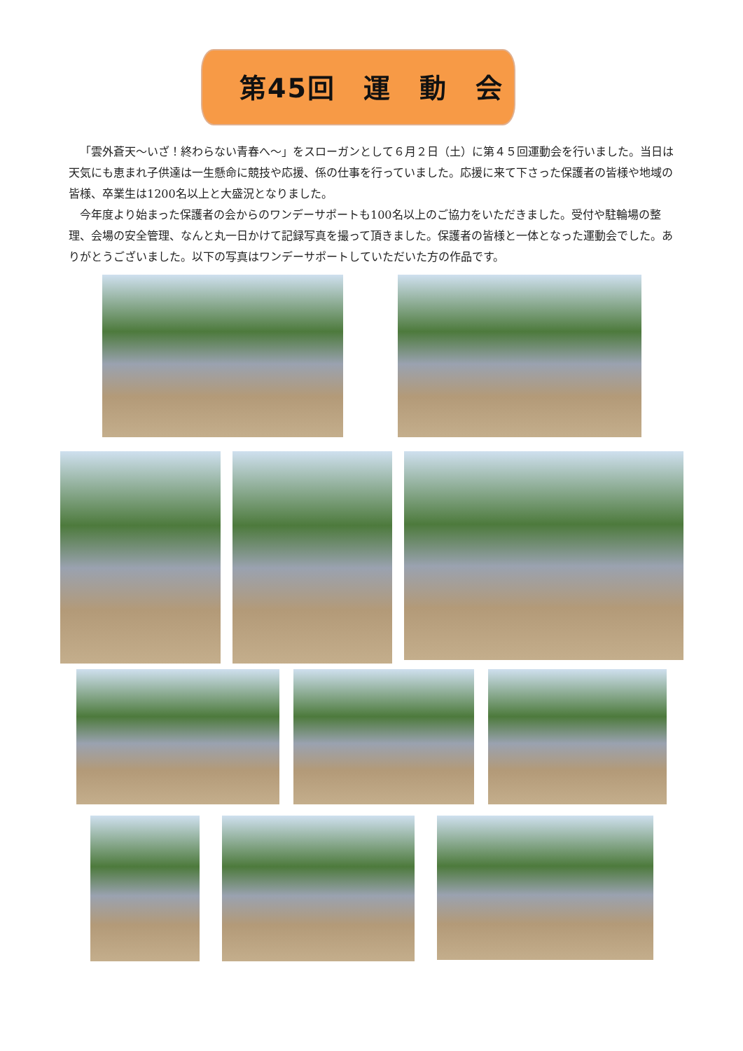第45回　運　動　会
「雲外蒼天～いざ！終わらない青春へ～」をスローガンとして６月２日（土）に第４５回運動会を行いました。当日は天気にも恵まれ子供達は一生懸命に競技や応援、係の仕事を行っていました。応援に来て下さった保護者の皆様や地域の皆様、卒業生は1200名以上と大盛況となりました。
今年度より始まった保護者の会からのワンデーサポートも100名以上のご協力をいただきました。受付や駐輪場の整理、会場の安全管理、なんと丸一日かけて記録写真を撮って頂きました。保護者の皆様と一体となった運動会でした。ありがとうございました。以下の写真はワンデーサポートしていただいた方の作品です。